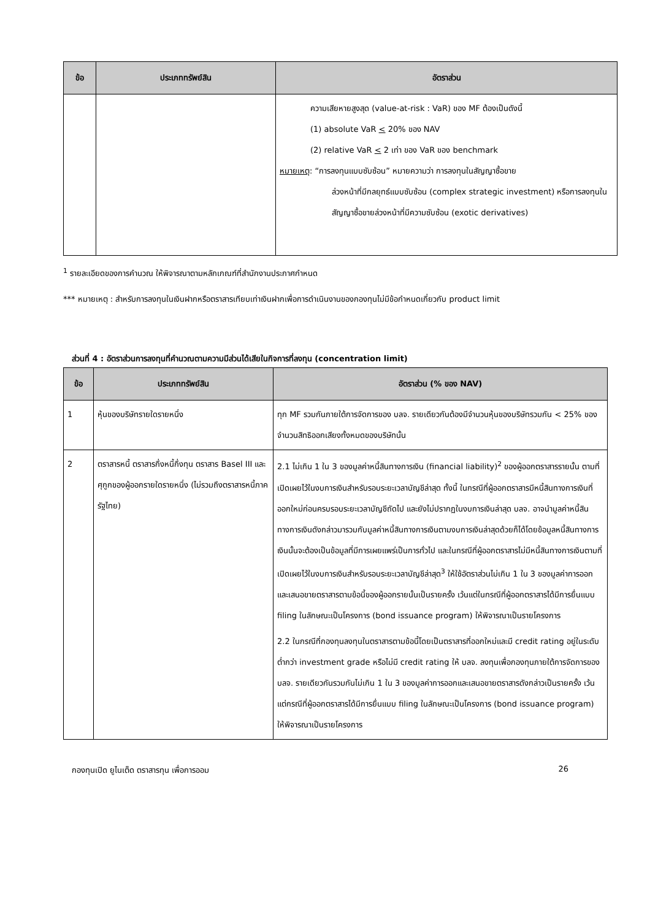| ข้อ | ประเภททรัพย์สิน | อัตราส่วน |
| --- | --- | --- |
| | | ความเสียหายสูงสุด (value-at-risk : VaR) ของ MF ต้องเป็นดังนี้ (1) absolute VaR < 20% ของ NAV (2) relative VaR < 2 เท่า ของ VaR ของ benchmark หมายเหตุ : “การลงทุนแบบซับซ้อน” หมายความว่า การลงทุนในสัญญาซื้อขาย ล่วงหน้าที่มีกลยุทธ์แบบซับซ้อน (complex strategic investment) หรือการลงทุนในสัญญาซื้อขายล่วงหน้าที่มีความซับซ้อน (exotic derivatives) |
<sup>1</sup> รายละเอียดของการคำนวณ ให้พิจารณาตามหลักเกณฑ์ที่สำนักงานประกาศกำหนด
*** หมายเหตุ : สำหรับการลงทุนในเงินฝากหรือตราสารเทียบเท่าเงินฝากเพื่อการดำเนินงานของกองทุนไม่มีข้อกำหนดเกี่ยวกับ product limit
ส่วนที่ 4 : อัตราส่วนการลงทุนที่คำนวณตามความมีส่วนได้เสียในกิจการที่ลงทุน (concentration limit)
| ข้อ | ประเภททรัพย์สิน | อัตราส่วน (% ของ NAV) |
| --- | --- | --- |
| 1 | หุ้นของบริษัทรายใดรายหนึ่ง | ทุก MF รวมกันภายใต้การจัดการของ บลจ. รายเดียวกันต้องมีจำนวนหุ้นของบริษัทรวมกัน < 25% ของจำนวนสิทธิออกเสียงทั้งหมดของบริษัทนั้น |
| 2 | ตราสารหนี้ ตราสารกึ่งหนี้กึ่งทุน ตราสาร Basel III และศุกูกของผู้ออกรายใดรายหนึ่ง (ไม่รวมถึงตราสารหนี้ภาครัฐไทย) | 2.1 ไม่เกิน 1 ใน 3 ของมูลค่าหนี้สินทางการเงิน (financial liability)<sup>2</sup> ของผู้ออกตราสารรายนั้น ตามที่เปิดเผยไว้ในงบการเงินสำหรับรอบระยะเวลาบัญชีล่าสุด ทั้งนี้ ในกรณีที่ผู้ออกตราสารมีหนี้สินทางการเงินที่ออกใหม่ก่อนครบรอบระยะเวลาบัญชีถัดไป และยังไม่ปรากฏในงบการเงินล่าสุด บลจ. อาจนำมูลค่าหนี้สินทางการเงินดังกล่าวมารวมกับมูลค่าหนี้สินทางการเงินตามงบการเงินล่าสุดด้วยก็ได้โดยข้อมูลหนี้สินทางการเงินนั้นจะต้องเป็นข้อมูลที่มีการเผยแพร่เป็นการทั่วไป และในกรณีที่ผู้ออกตราสารไม่มีหนี้สินทางการเงินตามที่เปิดเผยไว้ในงบการเงินสำหรับรอบระยะเวลาบัญชีล่าสุด<sup>3</sup> ให้ใช้อัตราส่วนไม่เกิน 1 ใน 3 ของมูลค่าการออกและเสนอขายตราสารตามข้อนี้ของผู้ออกรายนั้นเป็นรายครั้ง เว้นแต่ในกรณีที่ผู้ออกตราสารได้มีการยื่นแบบ filing ในลักษณะเป็นโครงการ (bond issuance program) ให้พิจารณาเป็นรายโครงการ 2.2 ในกรณีที่กองทุนลงทุนในตราสารตามข้อนี้โดยเป็นตราสารที่ออกใหม่และมี credit rating อยู่ในระดับต่ำกว่า investment grade หรือไม่มี credit rating ให้ บลจ. ลงทุนเพื่อกองทุนภายใต้การจัดการของ บลจ. รายเดียวกันรวมกันไม่เกิน 1 ใน 3 ของมูลค่าการออกและเสนอขายตราสารดังกล่าวเป็นรายครั้ง เว้นแต่กรณีที่ผู้ออกตราสารได้มีการยื่นแบบ filing ในลักษณะเป็นโครงการ (bond issuance program) ให้พิจารณาเป็นรายโครงการ |
กองทุนเปิด ยูไนเต็ด ตราสารทุน เพื่อการออม 26